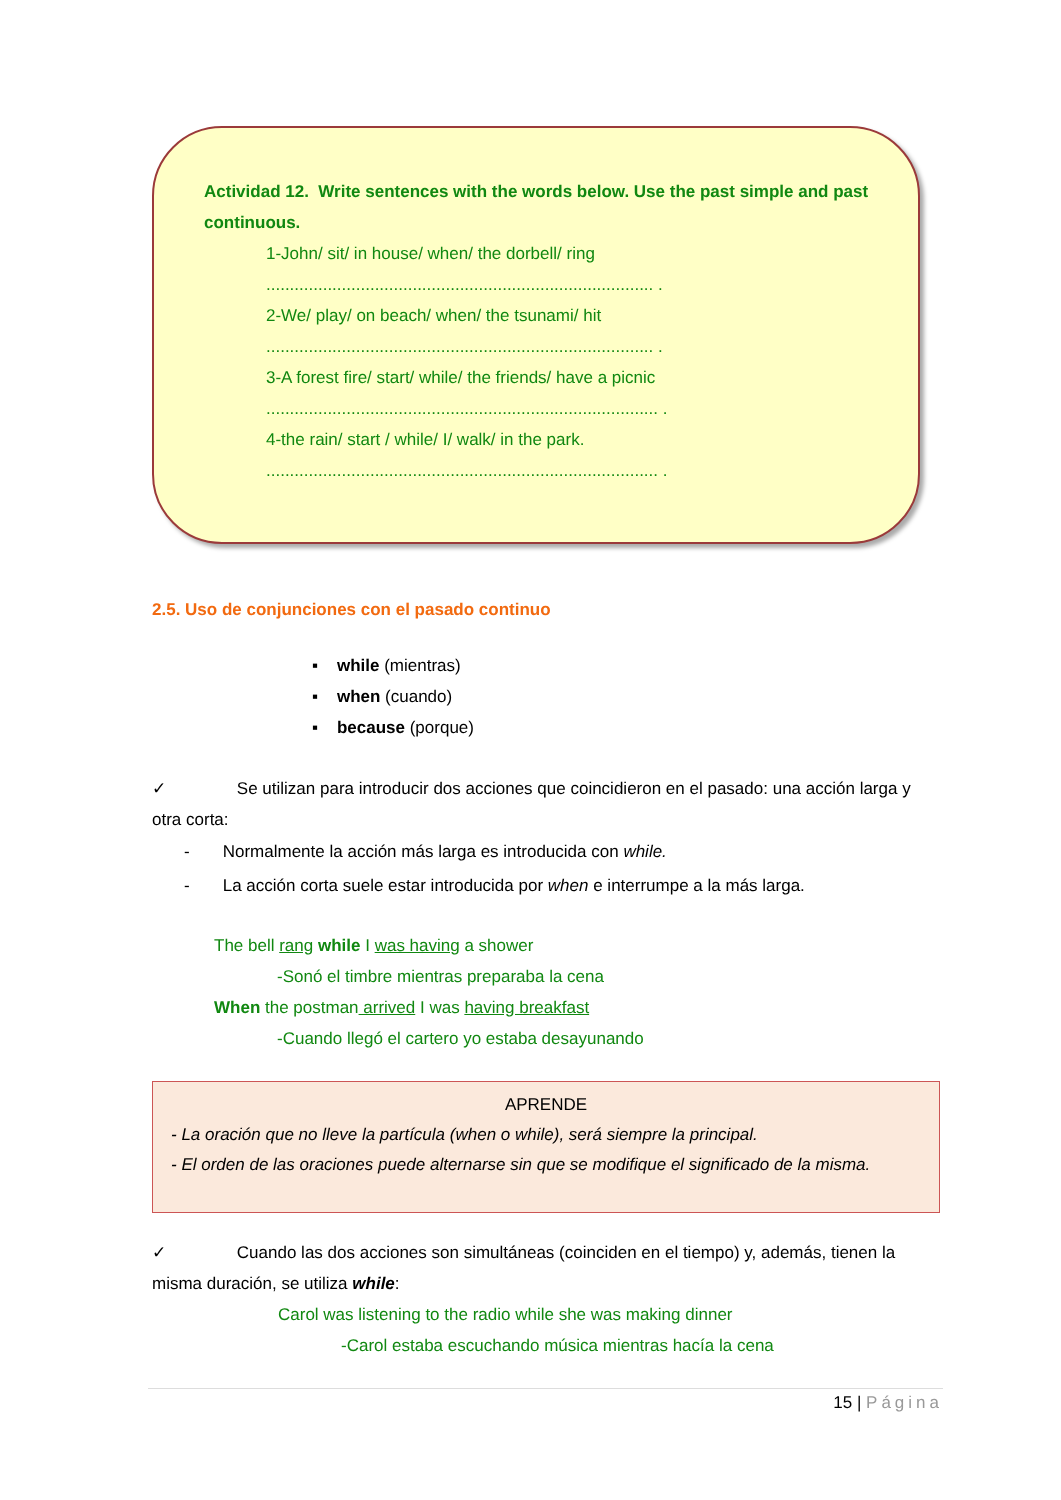Actividad 12. Write sentences with the words below. Use the past simple and past continuous.
1-John/ sit/ in house/ when/ the dorbell/ ring
.................................................................................. .
2-We/ play/ on beach/ when/ the tsunami/ hit
.................................................................................. .
3-A forest fire/ start/ while/ the friends/ have a picnic
................................................................................... .
4-the rain/ start / while/ I/ walk/ in the park.
................................................................................... .
2.5. Uso de conjunciones con el pasado continuo
▪ while (mientras)
▪ when (cuando)
▪ because (porque)
✓ Se utilizan para introducir dos acciones que coincidieron en el pasado: una acción larga y otra corta:
- Normalmente la acción más larga es introducida con while.
- La acción corta suele estar introducida por when e interrumpe a la más larga.
The bell rang while I was having a shower
-Sonó el timbre mientras preparaba la cena
When the postman arrived I was having breakfast
-Cuando llegó el cartero yo estaba desayunando
APRENDE
- La oración que no lleve la partícula (when o while), será siempre la principal.
- El orden de las oraciones puede alternarse sin que se modifique el significado de la misma.
✓ Cuando las dos acciones son simultáneas (coinciden en el tiempo) y, además, tienen la misma duración, se utiliza while:
Carol was listening to the radio while she was making dinner
-Carol estaba escuchando música mientras hacía la cena
15 | Página